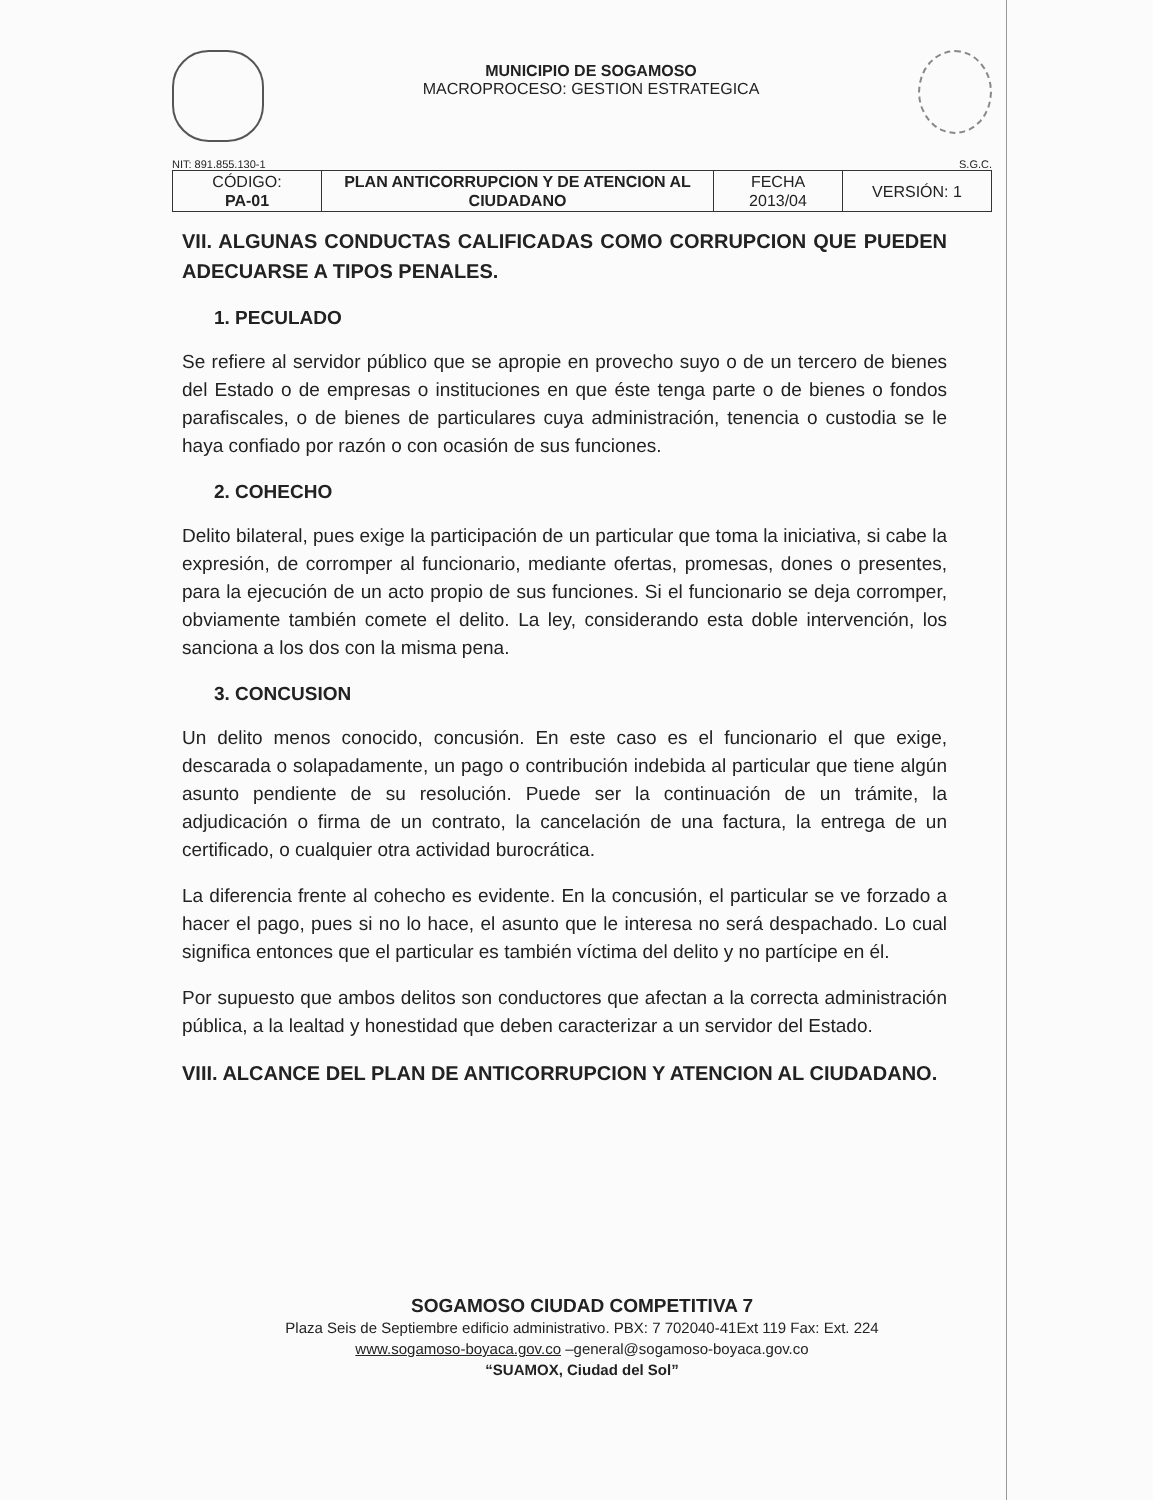MUNICIPIO DE SOGAMOSO
MACROPROCESO: GESTION ESTRATEGICA
NIT: 891.855.130-1 S.G.C.
| CÓDIGO: PA-01 | PLAN ANTICORRUPCION Y DE ATENCION AL CIUDADANO | FECHA 2013/04 | VERSIÓN: 1 |
VII. ALGUNAS CONDUCTAS CALIFICADAS COMO CORRUPCION QUE PUEDEN ADECUARSE A TIPOS PENALES.
1. PECULADO
Se refiere al servidor público que se apropie en provecho suyo o de un tercero de bienes del Estado o de empresas o instituciones en que éste tenga parte o de bienes o fondos parafiscales, o de bienes de particulares cuya administración, tenencia o custodia se le haya confiado por razón o con ocasión de sus funciones.
2. COHECHO
Delito bilateral, pues exige la participación de un particular que toma la iniciativa, si cabe la expresión, de corromper al funcionario, mediante ofertas, promesas, dones o presentes, para la ejecución de un acto propio de sus funciones. Si el funcionario se deja corromper, obviamente también comete el delito. La ley, considerando esta doble intervención, los sanciona a los dos con la misma pena.
3. CONCUSION
Un delito menos conocido, concusión. En este caso es el funcionario el que exige, descarada o solapadamente, un pago o contribución indebida al particular que tiene algún asunto pendiente de su resolución. Puede ser la continuación de un trámite, la adjudicación o firma de un contrato, la cancelación de una factura, la entrega de un certificado, o cualquier otra actividad burocrática.
La diferencia frente al cohecho es evidente. En la concusión, el particular se ve forzado a hacer el pago, pues si no lo hace, el asunto que le interesa no será despachado. Lo cual significa entonces que el particular es también víctima del delito y no partícipe en él.
Por supuesto que ambos delitos son conductores que afectan a la correcta administración pública, a la lealtad y honestidad que deben caracterizar a un servidor del Estado.
VIII. ALCANCE DEL PLAN DE ANTICORRUPCION Y ATENCION AL CIUDADANO.
SOGAMOSO CIUDAD COMPETITIVA 7
Plaza Seis de Septiembre edificio administrativo. PBX: 7 702040-41Ext 119 Fax: Ext. 224
www.sogamoso-boyaca.gov.co –general@sogamoso-boyaca.gov.co
“SUAMOX, Ciudad del Sol”